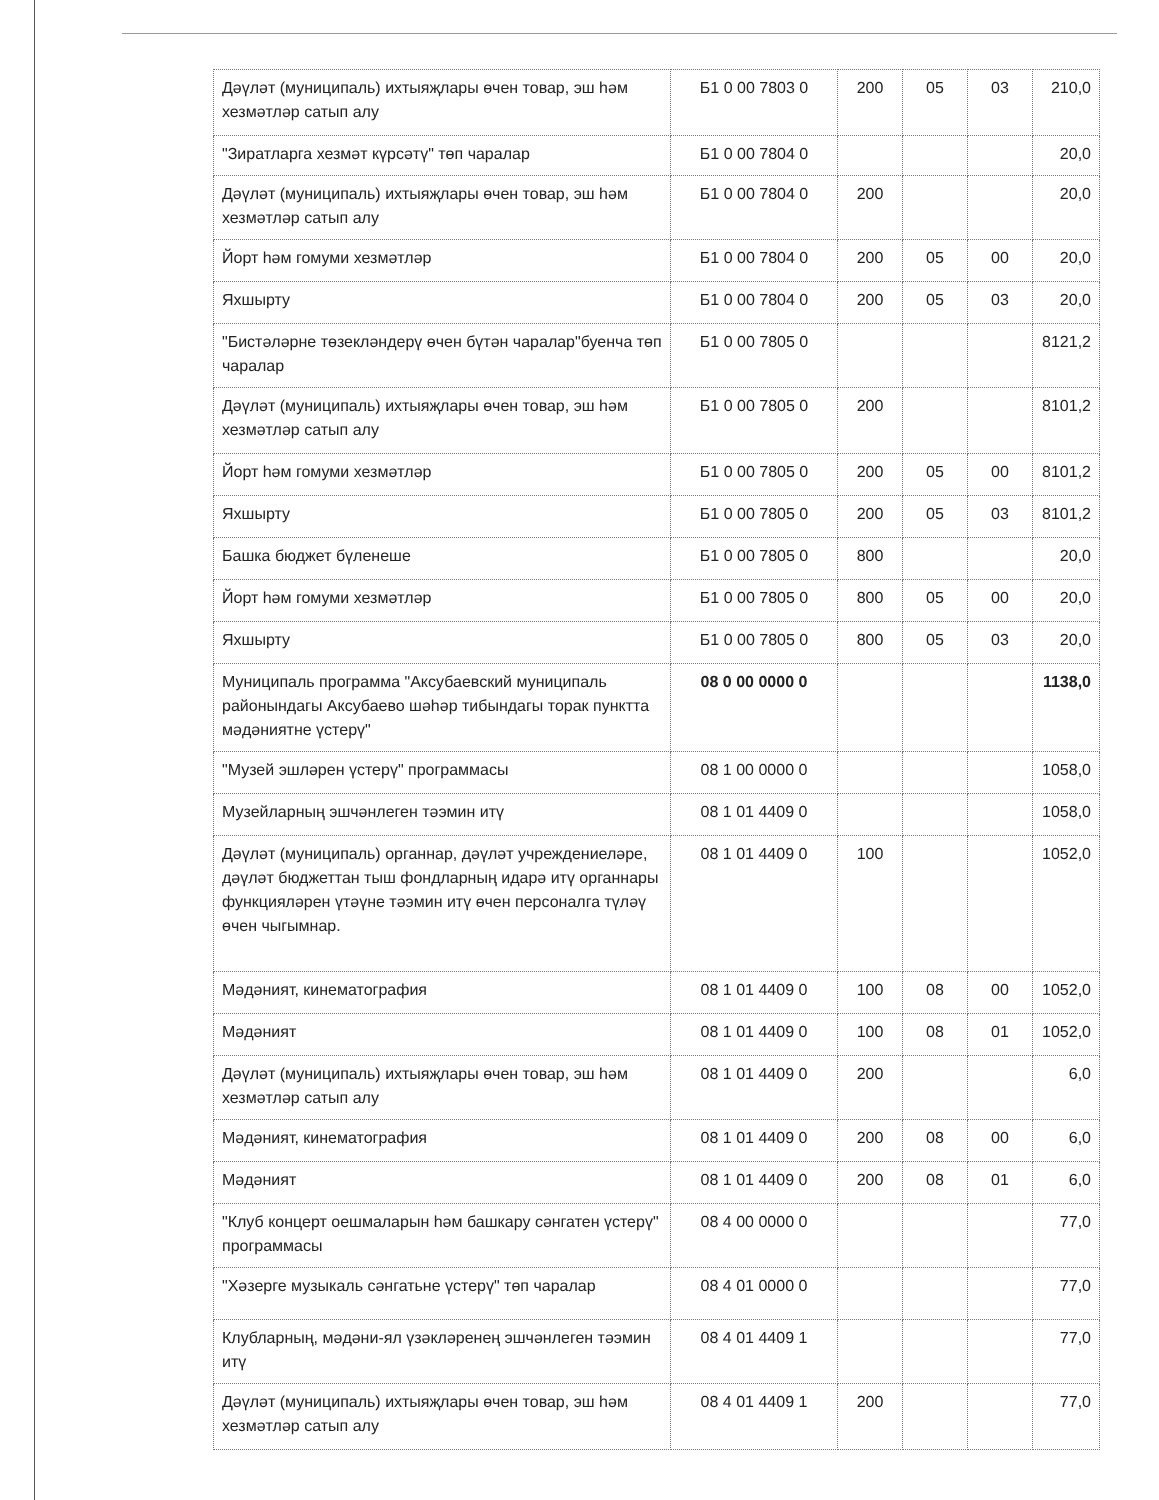| Дәүләт (муниципаль) ихтыяҗлары өчен товар, эш һәм хезмәтләр сатып алу | Б1 0 00 7803 0 | 200 | 05 | 03 | 210,0 |
| "Зиратларга хезмәт күрсәтү" төп чаралар | Б1 0 00 7804 0 | | | | 20,0 |
| Дәүләт (муниципаль) ихтыяҗлары өчен товар, эш һәм хезмәтләр сатып алу | Б1 0 00 7804 0 | 200 | | | 20,0 |
| Йорт һәм гомуми хезмәтләр | Б1 0 00 7804 0 | 200 | 05 | 00 | 20,0 |
| Яхшырту | Б1 0 00 7804 0 | 200 | 05 | 03 | 20,0 |
| "Бистәләрне төзекләндерү өчен бүтән чаралар"буенча төп чаралар | Б1 0 00 7805 0 | | | | 8121,2 |
| Дәүләт (муниципаль) ихтыяҗлары өчен товар, эш һәм хезмәтләр сатып алу | Б1 0 00 7805 0 | 200 | | | 8101,2 |
| Йорт һәм гомуми хезмәтләр | Б1 0 00 7805 0 | 200 | 05 | 00 | 8101,2 |
| Яхшырту | Б1 0 00 7805 0 | 200 | 05 | 03 | 8101,2 |
| Башка бюджет бүленеше | Б1 0 00 7805 0 | 800 | | | 20,0 |
| Йорт һәм гомуми хезмәтләр | Б1 0 00 7805 0 | 800 | 05 | 00 | 20,0 |
| Яхшырту | Б1 0 00 7805 0 | 800 | 05 | 03 | 20,0 |
| Муниципаль программа "Аксубаевский муниципаль районындагы Аксубаево шәһәр тибындагы торак пунктта мәдәниятне үстерү" | 08 0 00 0000 0 | | | | 1138,0 |
| "Музей эшләрен үстерү" программасы | 08 1 00 0000 0 | | | | 1058,0 |
| Музейларның эшчәнлеген тәэмин итү | 08 1 01 4409 0 | | | | 1058,0 |
| Дәүләт (муниципаль) органнар, дәүләт учреждениеләре, дәүләт бюджеттан тыш фондларның идарә итү органнары функцияләрен үтәүне тәэмин итү өчен персоналга түләү өчен чыгымнар. | 08 1 01 4409 0 | 100 | | | 1052,0 |
| Мәдәният, кинематография | 08 1 01 4409 0 | 100 | 08 | 00 | 1052,0 |
| Мәдәният | 08 1 01 4409 0 | 100 | 08 | 01 | 1052,0 |
| Дәүләт (муниципаль) ихтыяҗлары өчен товар, эш һәм хезмәтләр сатып алу | 08 1 01 4409 0 | 200 | | | 6,0 |
| Мәдәният, кинематография | 08 1 01 4409 0 | 200 | 08 | 00 | 6,0 |
| Мәдәният | 08 1 01 4409 0 | 200 | 08 | 01 | 6,0 |
| "Клуб концерт оешмаларын һәм башкару сәнгатен үстерү" программасы | 08 4 00 0000 0 | | | | 77,0 |
| "Хәзерге музыкаль сәнгатьне үстерү" төп чаралар | 08 4 01 0000 0 | | | | 77,0 |
| Клубларның, мәдәни-ял үзәкләренең эшчәнлеген тәэмин итү | 08 4 01 4409 1 | | | | 77,0 |
| Дәүләт (муниципаль) ихтыяҗлары өчен товар, эш һәм хезмәтләр сатып алу | 08 4 01 4409 1 | 200 | | | 77,0 |